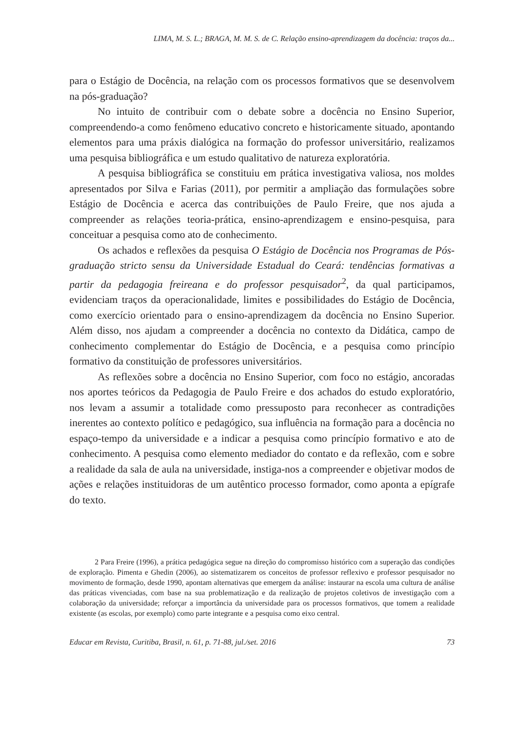LIMA, M. S. L.; BRAGA, M. M. S. de C. Relação ensino-aprendizagem da docência: traços da...
para o Estágio de Docência, na relação com os processos formativos que se desenvolvem na pós-graduação?
No intuito de contribuir com o debate sobre a docência no Ensino Superior, compreendendo-a como fenômeno educativo concreto e historicamente situado, apontando elementos para uma práxis dialógica na formação do professor universitário, realizamos uma pesquisa bibliográfica e um estudo qualitativo de natureza exploratória.
A pesquisa bibliográfica se constituiu em prática investigativa valiosa, nos moldes apresentados por Silva e Farias (2011), por permitir a ampliação das formulações sobre Estágio de Docência e acerca das contribuições de Paulo Freire, que nos ajuda a compreender as relações teoria-prática, ensino-aprendizagem e ensino-pesquisa, para conceituar a pesquisa como ato de conhecimento.
Os achados e reflexões da pesquisa O Estágio de Docência nos Programas de Pós-graduação stricto sensu da Universidade Estadual do Ceará: tendências formativas a partir da pedagogia freireana e do professor pesquisador<sup>2</sup>, da qual participamos, evidenciam traços da operacionalidade, limites e possibilidades do Estágio de Docência, como exercício orientado para o ensino-aprendizagem da docência no Ensino Superior. Além disso, nos ajudam a compreender a docência no contexto da Didática, campo de conhecimento complementar do Estágio de Docência, e a pesquisa como princípio formativo da constituição de professores universitários.
As reflexões sobre a docência no Ensino Superior, com foco no estágio, ancoradas nos aportes teóricos da Pedagogia de Paulo Freire e dos achados do estudo exploratório, nos levam a assumir a totalidade como pressuposto para reconhecer as contradições inerentes ao contexto político e pedagógico, sua influência na formação para a docência no espaço-tempo da universidade e a indicar a pesquisa como princípio formativo e ato de conhecimento. A pesquisa como elemento mediador do contato e da reflexão, com e sobre a realidade da sala de aula na universidade, instiga-nos a compreender e objetivar modos de ações e relações instituidoras de um autêntico processo formador, como aponta a epígrafe do texto.
2 Para Freire (1996), a prática pedagógica segue na direção do compromisso histórico com a superação das condições de exploração. Pimenta e Ghedin (2006), ao sistematizarem os conceitos de professor reflexivo e professor pesquisador no movimento de formação, desde 1990, apontam alternativas que emergem da análise: instaurar na escola uma cultura de análise das práticas vivenciadas, com base na sua problematização e da realização de projetos coletivos de investigação com a colaboração da universidade; reforçar a importância da universidade para os processos formativos, que tomem a realidade existente (as escolas, por exemplo) como parte integrante e a pesquisa como eixo central.
Educar em Revista, Curitiba, Brasil, n. 61, p. 71-88, jul./set. 2016 73